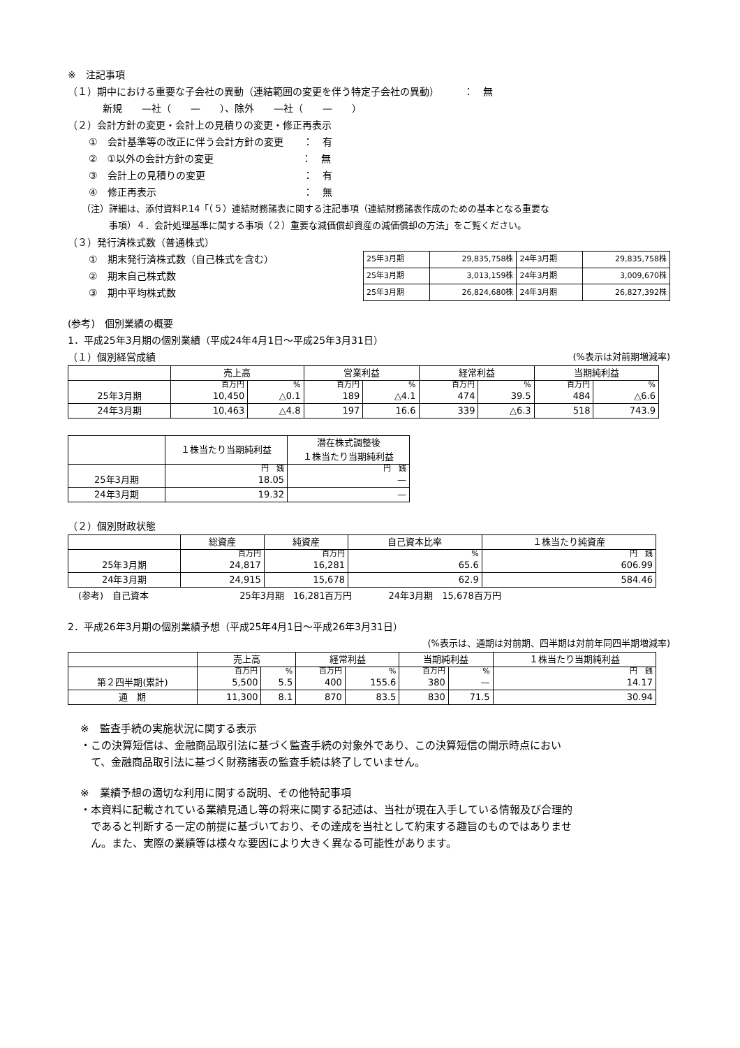※　注記事項
（１）期中における重要な子会社の異動（連結範囲の変更を伴う特定子会社の異動）　　　：　無
新規　　—社（　　—　　）、除外　　—社（　　—　　）
（２）会計方針の変更・会計上の見積りの変更・修正再表示
①　会計基準等の改正に伴う会計方針の変更　　：　有
②　①以外の会計方針の変更　　　　　　　　　：　無
③　会計上の見積りの変更　　　　　　　　　　：　有
④　修正再表示　　　　　　　　　　　　　　　：　無
（注）詳細は、添付資料P.14「（５）連結財務諸表に関する注記事項（連結財務諸表作成のための基本となる重要な
　　　事項）４．会計処理基準に関する事項（２）重要な減価償却資産の減価償却の方法」をご覧ください。
（３）発行済株式数（普通株式）
①　期末発行済株式数（自己株式を含む）
②　期末自己株式数
③　期中平均株式数
| 25年3月期 | 29,835,758株 | 24年3月期 | 29,835,758株 |
| 25年3月期 | 3,013,159株 | 24年3月期 | 3,009,670株 |
| 25年3月期 | 26,824,680株 | 24年3月期 | 26,827,392株 |
(参考)　個別業績の概要
1．平成25年3月期の個別業績（平成24年4月1日～平成25年3月31日）
（１）個別経営成績 (%表示は対前期増減率)
| | 売上高 | | 営業利益 | | 経常利益 | | 当期純利益 | |
| --- | --- | --- | --- | --- | --- | --- | --- | --- |
| | 百万円 | % | 百万円 | % | 百万円 | % | 百万円 | % |
| 25年3月期 | 10,450 | △0.1 | 189 | △4.1 | 474 | 39.5 | 484 | △6.6 |
| 24年3月期 | 10,463 | △4.8 | 197 | 16.6 | 339 | △6.3 | 518 | 743.9 |
| | １株当たり当期純利益 | 潜在株式調整後 １株当たり当期純利益 |
| --- | --- | --- |
| | 円 銭 | 円 銭 |
| 25年3月期 | 18.05 | — |
| 24年3月期 | 19.32 | — |
（２）個別財政状態
| | 総資産 | 純資産 | 自己資本比率 | １株当たり純資産 |
| --- | --- | --- | --- | --- |
| | 百万円 | 百万円 | % | 円 銭 |
| 25年3月期 | 24,817 | 16,281 | 65.6 | 606.99 |
| 24年3月期 | 24,915 | 15,678 | 62.9 | 584.46 |
(参考)　自己資本　　　　　　　　　　25年3月期　16,281百万円　　　　24年3月期　15,678百万円
2．平成26年3月期の個別業績予想（平成25年4月1日～平成26年3月31日）
(%表示は、通期は対前期、四半期は対前年同四半期増減率)
| | 売上高 | | 経常利益 | | 当期純利益 | | １株当たり当期純利益 |
| --- | --- | --- | --- | --- | --- | --- | --- |
| | 百万円 | % | 百万円 | % | 百万円 | % | 円 銭 |
| 第２四半期(累計) | 5,500 | 5.5 | 400 | 155.6 | 380 | — | 14.17 |
| 通 期 | 11,300 | 8.1 | 870 | 83.5 | 830 | 71.5 | 30.94 |
※　監査手続の実施状況に関する表示
・この決算短信は、金融商品取引法に基づく監査手続の対象外であり、この決算短信の開示時点におい
　て、金融商品取引法に基づく財務諸表の監査手続は終了していません。
※　業績予想の適切な利用に関する説明、その他特記事項
・本資料に記載されている業績見通し等の将来に関する記述は、当社が現在入手している情報及び合理的
　であると判断する一定の前提に基づいており、その達成を当社として約束する趣旨のものではありませ
　ん。また、実際の業績等は様々な要因により大きく異なる可能性があります。